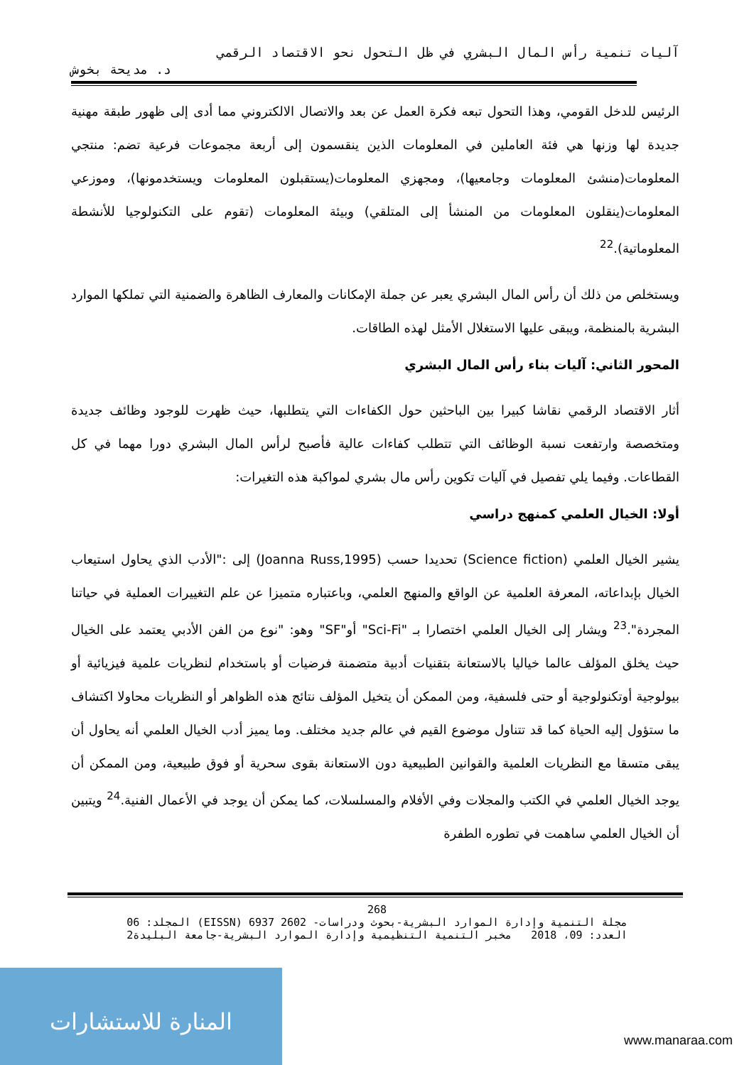آليات تنمية رأس المال البشري في ظل التحول نحو الاقتصاد الرقمي
د. مديحة بخوش
الرئيس للدخل القومي، وهذا التحول تبعه فكرة العمل عن بعد والاتصال الالكتروني مما أدى إلى ظهور طبقة مهنية جديدة لها وزنها هي فئة العاملين في المعلومات الذين ينقسمون إلى أربعة مجموعات فرعية تضم: منتجي المعلومات(منشئ المعلومات وجامعيها)، ومجهزي المعلومات(يستقبلون المعلومات ويستخدمونها)، وموزعي المعلومات(ينقلون المعلومات من المنشأ إلى المتلقي) وبيئة المعلومات (تقوم على التكنولوجيا للأنشطة المعلوماتية).<sup>22</sup>
ويستخلص من ذلك أن رأس المال البشري يعبر عن جملة الإمكانات والمعارف الظاهرة والضمنية التي تملكها الموارد البشرية بالمنظمة، ويبقى عليها الاستغلال الأمثل لهذه الطاقات.
المحور الثاني: آليات بناء رأس المال البشري
أثار الاقتصاد الرقمي نقاشا كبيرا بين الباحثين حول الكفاءات التي يتطلبها، حيث ظهرت للوجود وظائف جديدة ومتخصصة وارتفعت نسبة الوظائف التي تتطلب كفاءات عالية فأصبح لرأس المال البشري دورا مهما في كل القطاعات. وفيما يلي تفصيل في آليات تكوين رأس مال بشري لمواكبة هذه التغيرات:
أولا: الخيال العلمي كمنهج دراسي
يشير الخيال العلمي (Science fiction) تحديدا حسب (Joanna Russ,1995) إلى :"الأدب الذي يحاول استيعاب الخيال بإبداعاته، المعرفة العلمية عن الواقع والمنهج العلمي، وباعتباره متميزا عن علم التغييرات العملية في حياتنا المجردة".<sup>23</sup> ويشار إلى الخيال العلمي اختصارا بـ "Sci-Fi" أو"SF" وهو: "نوع من الفن الأدبي يعتمد على الخيال حيث يخلق المؤلف عالما خياليا بالاستعانة بتقنيات أدبية متضمنة فرضيات أو باستخدام لنظريات علمية فيزيائية أو بيولوجية أوتكنولوجية أو حتى فلسفية، ومن الممكن أن يتخيل المؤلف نتائج هذه الظواهر أو النظريات محاولا اكتشاف ما ستؤول إليه الحياة كما قد تتناول موضوع القيم في عالم جديد مختلف. وما يميز أدب الخيال العلمي أنه يحاول أن يبقى متسقا مع النظريات العلمية والقوانين الطبيعية دون الاستعانة بقوى سحرية أو فوق طبيعية، ومن الممكن أن يوجد الخيال العلمي في الكتب والمجلات وفي الأفلام والمسلسلات، كما يمكن أن يوجد في الأعمال الفنية.<sup>24</sup> ويتبين أن الخيال العلمي ساهمت في تطوره الطفرة
268
مجلة التنمية وإدارة الموارد البشرية-بحوث ودراسات- 2602 6937 (EISSN) المجلد: 06
العدد: 09، 2018 مخبر التنمية التنظيمية وإدارة الموارد البشرية-جامعة البليدة2
المنارة للاستشارات
www.manaraa.com